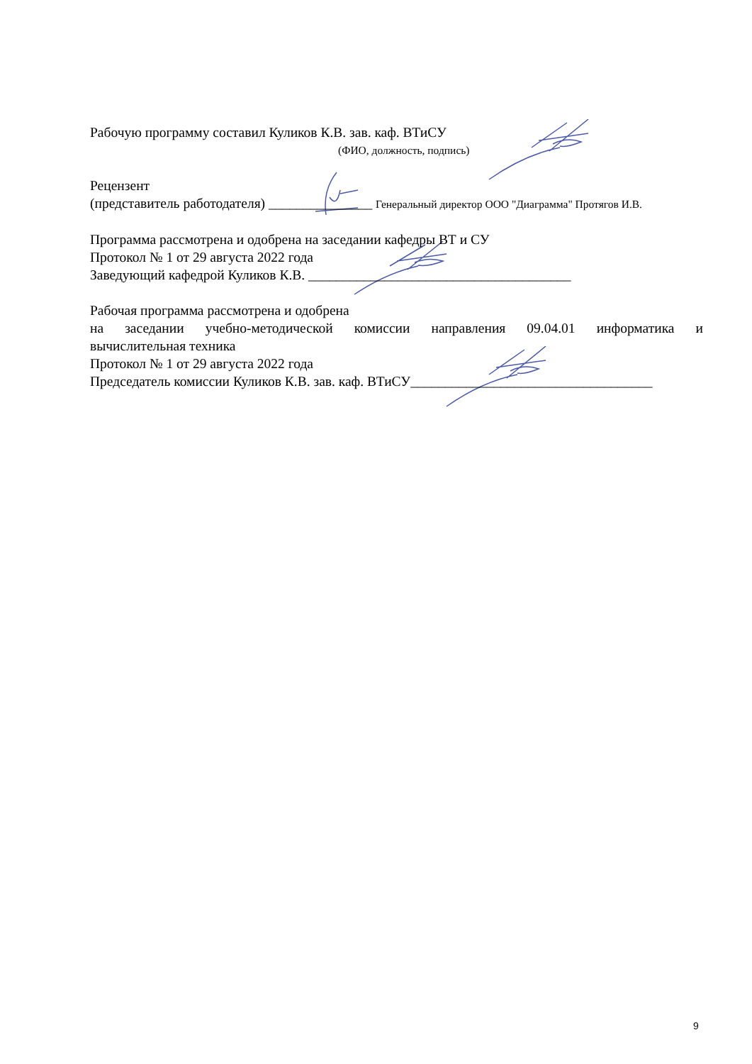Рабочую программу составил Куликов К.В. зав. каф. ВТиСУ
(ФИО, должность, подпись)
Рецензент
(представитель работодателя) _______________ Генеральный директор ООО "Диаграмма" Протягов И.В.
Программа рассмотрена и одобрена на заседании кафедры ВТ и СУ
Протокол № 1 от 29 августа 2022 года
Заведующий кафедрой Куликов К.В. ______________________________________
Рабочая программа рассмотрена и одобрена
на заседании учебно-методической комиссии направления 09.04.01 информатика и
вычислительная техника
Протокол № 1 от 29 августа 2022 года
Председатель комиссии Куликов К.В. зав. каф. ВТиСУ___________________________________
9